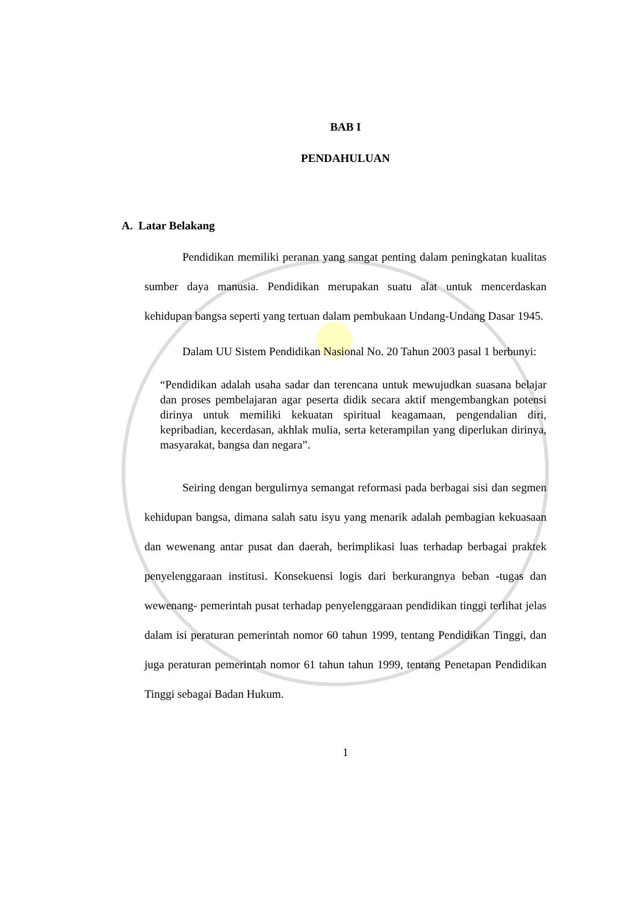BAB I
PENDAHULUAN
A. Latar Belakang
Pendidikan memiliki peranan yang sangat penting dalam peningkatan kualitas sumber daya manusia. Pendidikan merupakan suatu alat untuk mencerdaskan kehidupan bangsa seperti yang tertuan dalam pembukaan Undang-Undang Dasar 1945.
Dalam UU Sistem Pendidikan Nasional No. 20 Tahun 2003 pasal 1 berbunyi:
“Pendidikan adalah usaha sadar dan terencana untuk mewujudkan suasana belajar dan proses pembelajaran agar peserta didik secara aktif mengembangkan potensi dirinya untuk memiliki kekuatan spiritual keagamaan, pengendalian diri, kepribadian, kecerdasan, akhlak mulia, serta keterampilan yang diperlukan dirinya, masyarakat, bangsa dan negara”.
Seiring dengan bergulirnya semangat reformasi pada berbagai sisi dan segmen kehidupan bangsa, dimana salah satu isyu yang menarik adalah pembagian kekuasaan dan wewenang antar pusat dan daerah, berimplikasi luas terhadap berbagai praktek penyelenggaraan institusi. Konsekuensi logis dari berkurangnya beban -tugas dan wewenang- pemerintah pusat terhadap penyelenggaraan pendidikan tinggi terlihat jelas dalam isi peraturan pemerintah nomor 60 tahun 1999, tentang Pendidikan Tinggi, dan juga peraturan pemerintah nomor 61 tahun tahun 1999, tentang Penetapan Pendidikan Tinggi sebagai Badan Hukum.
1